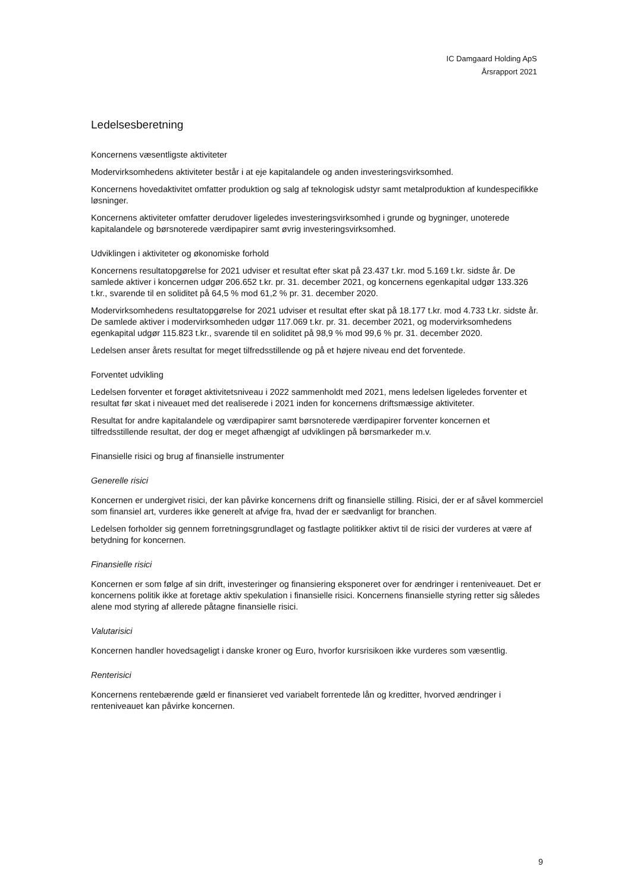IC Damgaard Holding ApS
Årsrapport 2021
Ledelsesberetning
Koncernens væsentligste aktiviteter
Modervirksomhedens aktiviteter består i at eje kapitalandele og anden investeringsvirksomhed.
Koncernens hovedaktivitet omfatter produktion og salg af teknologisk udstyr samt metalproduktion af kundespecifikke løsninger.
Koncernens aktiviteter omfatter derudover ligeledes investeringsvirksomhed i grunde og bygninger, unoterede kapitalandele og børsnoterede værdipapirer samt øvrig investeringsvirksomhed.
Udviklingen i aktiviteter og økonomiske forhold
Koncernens resultatopgørelse for 2021 udviser et resultat efter skat på 23.437 t.kr. mod 5.169 t.kr. sidste år. De samlede aktiver i koncernen udgør 206.652 t.kr. pr. 31. december 2021, og koncernens egenkapital udgør 133.326 t.kr., svarende til en soliditet på 64,5 % mod 61,2 % pr. 31. december 2020.
Modervirksomhedens resultatopgørelse for 2021 udviser et resultat efter skat på 18.177 t.kr. mod 4.733 t.kr. sidste år. De samlede aktiver i modervirksomheden udgør 117.069 t.kr. pr. 31. december 2021, og modervirksomhedens egenkapital udgør 115.823 t.kr., svarende til en soliditet på 98,9 % mod 99,6 % pr. 31. december 2020.
Ledelsen anser årets resultat for meget tilfredsstillende og på et højere niveau end det forventede.
Forventet udvikling
Ledelsen forventer et forøget aktivitetsniveau i 2022 sammenholdt med 2021, mens ledelsen ligeledes forventer et resultat før skat i niveauet med det realiserede i 2021 inden for koncernens driftsmæssige aktiviteter.
Resultat for andre kapitalandele og værdipapirer samt børsnoterede værdipapirer forventer koncernen et tilfredsstillende resultat, der dog er meget afhængigt af udviklingen på børsmarkeder m.v.
Finansielle risici og brug af finansielle instrumenter
Generelle risici
Koncernen er undergivet risici, der kan påvirke koncernens drift og finansielle stilling. Risici, der er af såvel kommerciel som finansiel art, vurderes ikke generelt at afvige fra, hvad der er sædvanligt for branchen.
Ledelsen forholder sig gennem forretningsgrundlaget og fastlagte politikker aktivt til de risici der vurderes at være af betydning for koncernen.
Finansielle risici
Koncernen er som følge af sin drift, investeringer og finansiering eksponeret over for ændringer i renteniveauet. Det er koncernens politik ikke at foretage aktiv spekulation i finansielle risici. Koncernens finansielle styring retter sig således alene mod styring af allerede påtagne finansielle risici.
Valutarisici
Koncernen handler hovedsageligt i danske kroner og Euro, hvorfor kursrisikoen ikke vurderes som væsentlig.
Renterisici
Koncernens rentebærende gæld er finansieret ved variabelt forrentede lån og kreditter, hvorved ændringer i renteniveauet kan påvirke koncernen.
9